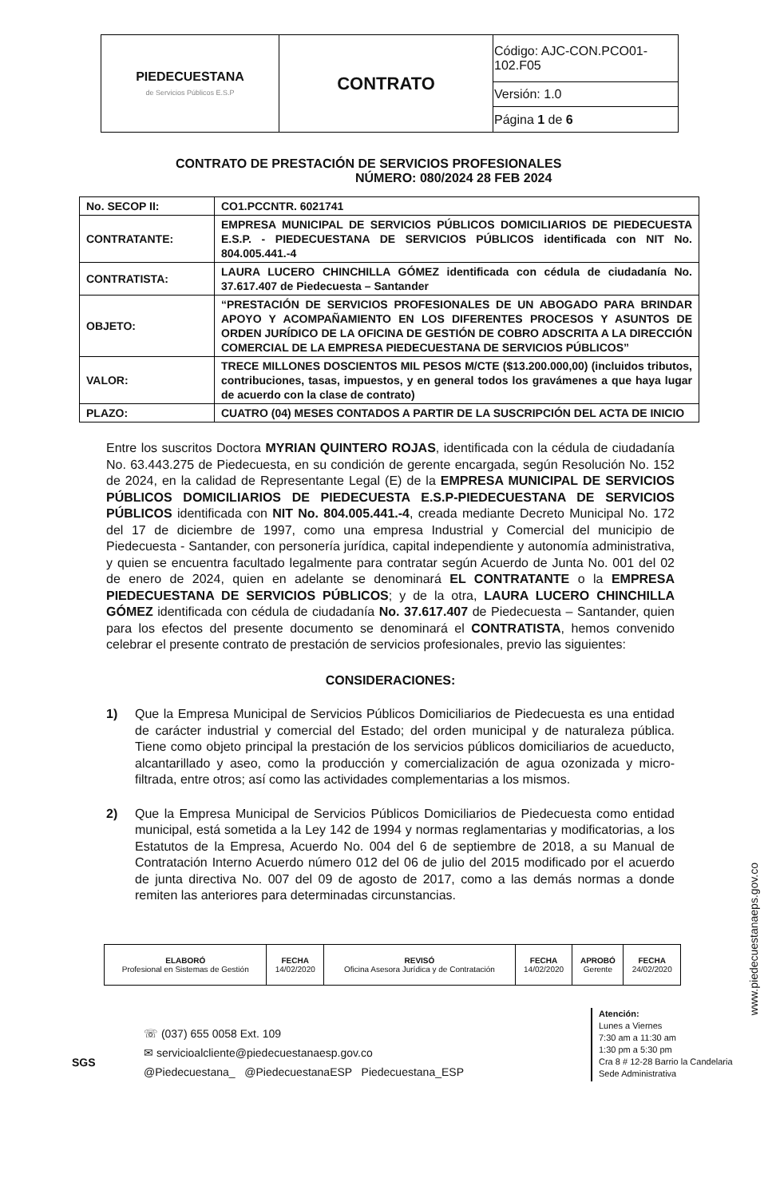| PIEDECUESTANA de Servicios Públicos E.S.P | CONTRATO | Código: AJC-CON.PCO01-102.F05 |
| | | Versión: 1.0 |
| | | Página 1 de 6 |
CONTRATO DE PRESTACIÓN DE SERVICIOS PROFESIONALES
NÚMERO: 080/2024 28 FEB 2024
| No. SECOP II: | CO1.PCCNTR. 6021741 |
| CONTRATANTE: | EMPRESA MUNICIPAL DE SERVICIOS PÚBLICOS DOMICILIARIOS DE PIEDECUESTA E.S.P. - PIEDECUESTANA DE SERVICIOS PÚBLICOS identificada con NIT No. 804.005.441.-4 |
| CONTRATISTA: | LAURA LUCERO CHINCHILLA GÓMEZ identificada con cédula de ciudadanía No. 37.617.407 de Piedecuesta – Santander |
| OBJETO: | “PRESTACIÓN DE SERVICIOS PROFESIONALES DE UN ABOGADO PARA BRINDAR APOYO Y ACOMPAÑAMIENTO EN LOS DIFERENTES PROCESOS Y ASUNTOS DE ORDEN JURÍDICO DE LA OFICINA DE GESTIÓN DE COBRO ADSCRITA A LA DIRECCIÓN COMERCIAL DE LA EMPRESA PIEDECUESTANA DE SERVICIOS PÚBLICOS” |
| VALOR: | TRECE MILLONES DOSCIENTOS MIL PESOS M/CTE ($13.200.000,00) (incluidos tributos, contribuciones, tasas, impuestos, y en general todos los gravámenes a que haya lugar de acuerdo con la clase de contrato) |
| PLAZO: | CUATRO (04) MESES CONTADOS A PARTIR DE LA SUSCRIPCIÓN DEL ACTA DE INICIO |
Entre los suscritos Doctora MYRIAN QUINTERO ROJAS, identificada con la cédula de ciudadanía No. 63.443.275 de Piedecuesta, en su condición de gerente encargada, según Resolución No. 152 de 2024, en la calidad de Representante Legal (E) de la EMPRESA MUNICIPAL DE SERVICIOS PÚBLICOS DOMICILIARIOS DE PIEDECUESTA E.S.P-PIEDECUESTANA DE SERVICIOS PÚBLICOS identificada con NIT No. 804.005.441.-4, creada mediante Decreto Municipal No. 172 del 17 de diciembre de 1997, como una empresa Industrial y Comercial del municipio de Piedecuesta - Santander, con personería jurídica, capital independiente y autonomía administrativa, y quien se encuentra facultado legalmente para contratar según Acuerdo de Junta No. 001 del 02 de enero de 2024, quien en adelante se denominará EL CONTRATANTE o la EMPRESA PIEDECUESTANA DE SERVICIOS PÚBLICOS; y de la otra, LAURA LUCERO CHINCHILLA GÓMEZ identificada con cédula de ciudadanía No. 37.617.407 de Piedecuesta – Santander, quien para los efectos del presente documento se denominará el CONTRATISTA, hemos convenido celebrar el presente contrato de prestación de servicios profesionales, previo las siguientes:
CONSIDERACIONES:
1) Que la Empresa Municipal de Servicios Públicos Domiciliarios de Piedecuesta es una entidad de carácter industrial y comercial del Estado; del orden municipal y de naturaleza pública. Tiene como objeto principal la prestación de los servicios públicos domiciliarios de acueducto, alcantarillado y aseo, como la producción y comercialización de agua ozonizada y micro-filtrada, entre otros; así como las actividades complementarias a los mismos.
2) Que la Empresa Municipal de Servicios Públicos Domiciliarios de Piedecuesta como entidad municipal, está sometida a la Ley 142 de 1994 y normas reglamentarias y modificatorias, a los Estatutos de la Empresa, Acuerdo No. 004 del 6 de septiembre de 2018, a su Manual de Contratación Interno Acuerdo número 012 del 06 de julio del 2015 modificado por el acuerdo de junta directiva No. 007 del 09 de agosto de 2017, como a las demás normas a donde remiten las anteriores para determinadas circunstancias.
| ELABORÓ Profesional en Sistemas de Gestión | FECHA 14/02/2020 | REVISÓ Oficina Asesora Jurídica y de Contratación | FECHA 14/02/2020 | APROBÓ Gerente | FECHA 24/02/2020 |
SGS
☏ (037) 655 0058 Ext. 109
✉ servicioalcliente@piedecuestanaesp.gov.co
@Piedecuestana_ @PiedecuestanaESP Piedecuestana_ESP
Atención:
Lunes a Viernes
7:30 am a 11:30 am
1:30 pm a 5:30 pm
Cra 8 # 12-28 Barrio la Candelaria
Sede Administrativa
www.piedecuestanaeps.gov.co